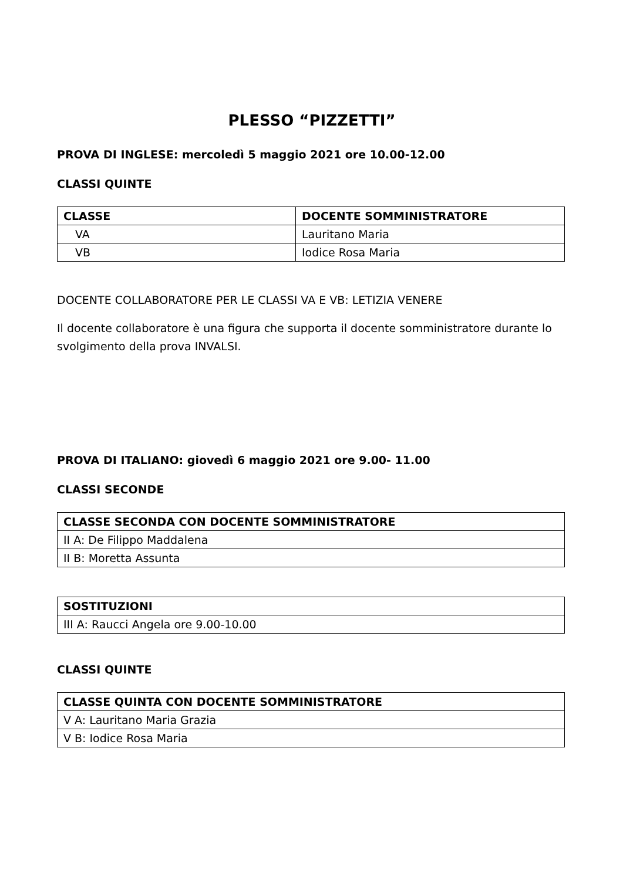PLESSO “PIZZETTI”
PROVA DI INGLESE: mercoledì 5 maggio 2021 ore 10.00-12.00
CLASSI QUINTE
| CLASSE | DOCENTE SOMMINISTRATORE |
| --- | --- |
| VA | Lauritano Maria |
| VB | Iodice Rosa Maria |
DOCENTE COLLABORATORE PER LE CLASSI VA E VB: LETIZIA VENERE
Il docente collaboratore è una figura che supporta il docente somministratore durante lo svolgimento della prova INVALSI.
PROVA DI ITALIANO: giovedì 6 maggio 2021 ore 9.00- 11.00
CLASSI SECONDE
| CLASSE SECONDA CON DOCENTE SOMMINISTRATORE |
| --- |
| II A: De Filippo Maddalena |
| II B: Moretta Assunta |
| SOSTITUZIONI |
| --- |
| III A: Raucci Angela ore 9.00-10.00 |
CLASSI QUINTE
| CLASSE QUINTA CON DOCENTE SOMMINISTRATORE |
| --- |
| V A: Lauritano Maria Grazia |
| V B: Iodice Rosa Maria |